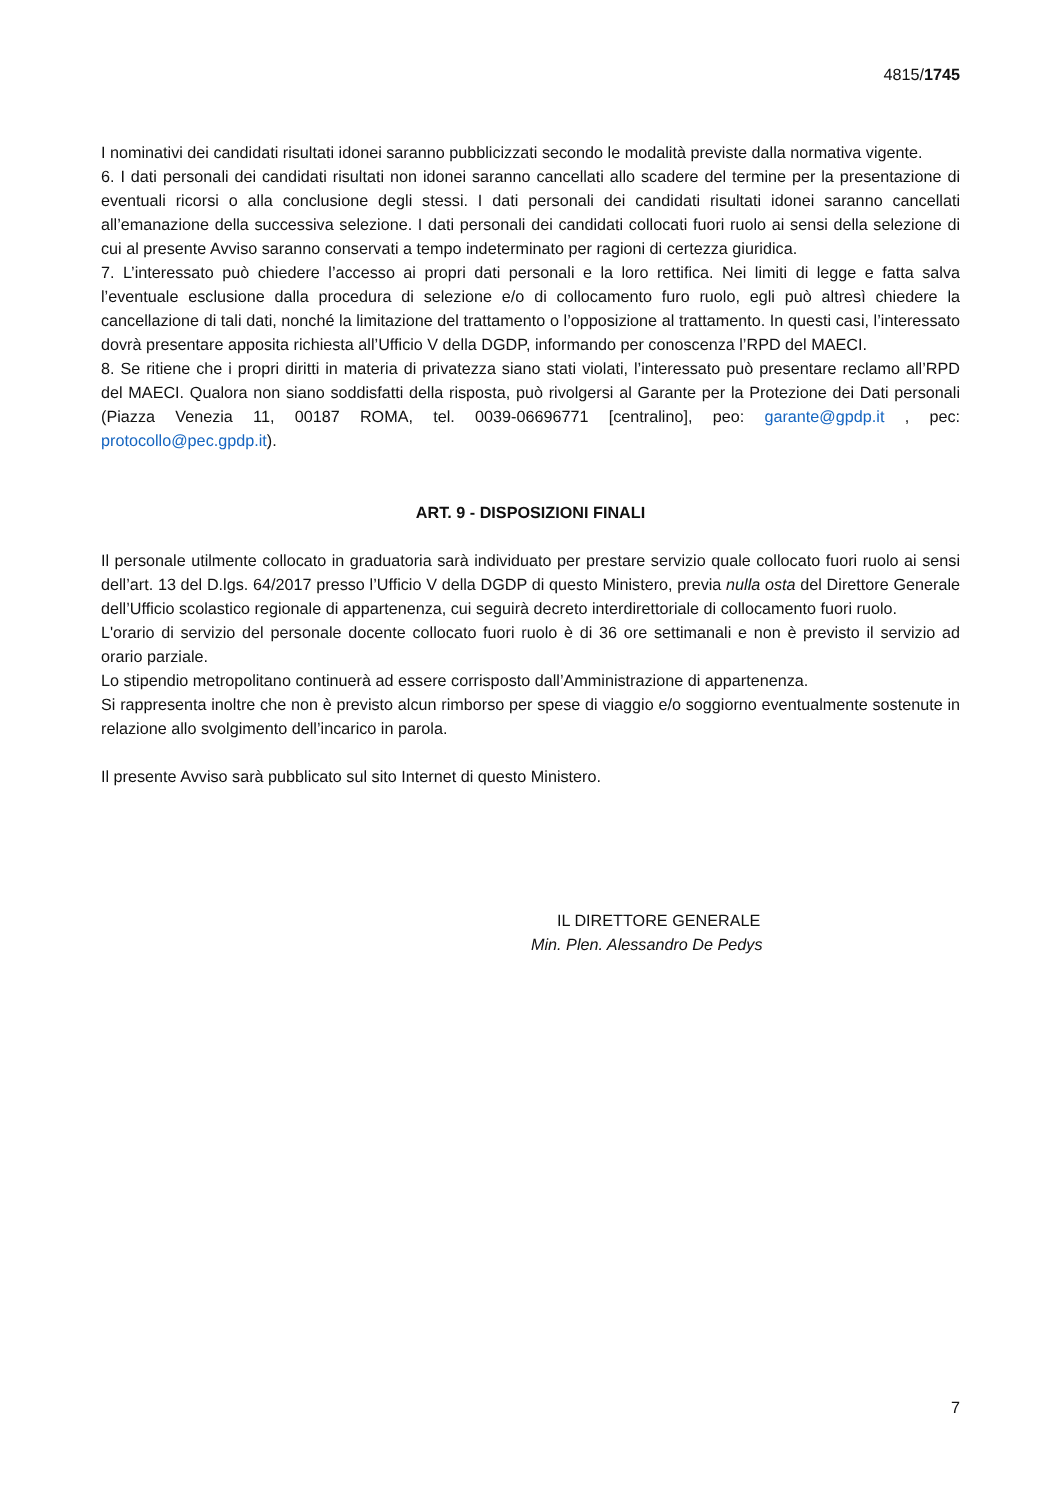4815/1745
I nominativi dei candidati risultati idonei saranno pubblicizzati secondo le modalità previste dalla normativa vigente.
6. I dati personali dei candidati risultati non idonei saranno cancellati allo scadere del termine per la presentazione di eventuali ricorsi o alla conclusione degli stessi. I dati personali dei candidati risultati idonei saranno cancellati all’emanazione della successiva selezione. I dati personali dei candidati collocati fuori ruolo ai sensi della selezione di cui al presente Avviso saranno conservati a tempo indeterminato per ragioni di certezza giuridica.
7. L’interessato può chiedere l’accesso ai propri dati personali e la loro rettifica. Nei limiti di legge e fatta salva l’eventuale esclusione dalla procedura di selezione e/o di collocamento furo ruolo, egli può altresì chiedere la cancellazione di tali dati, nonché la limitazione del trattamento o l’opposizione al trattamento. In questi casi, l’interessato dovrà presentare apposita richiesta all’Ufficio V della DGDP, informando per conoscenza l’RPD del MAECI.
8. Se ritiene che i propri diritti in materia di privatezza siano stati violati, l’interessato può presentare reclamo all’RPD del MAECI. Qualora non siano soddisfatti della risposta, può rivolgersi al Garante per la Protezione dei Dati personali (Piazza Venezia 11, 00187 ROMA, tel. 0039-06696771 [centralino], peo: garante@gpdp.it , pec: protocollo@pec.gpdp.it).
ART. 9 - DISPOSIZIONI FINALI
Il personale utilmente collocato in graduatoria sarà individuato per prestare servizio quale collocato fuori ruolo ai sensi dell’art. 13 del D.lgs. 64/2017 presso l’Ufficio V della DGDP di questo Ministero, previa nulla osta del Direttore Generale dell’Ufficio scolastico regionale di appartenenza, cui seguirà decreto interdirettoriale di collocamento fuori ruolo.
L'orario di servizio del personale docente collocato fuori ruolo è di 36 ore settimanali e non è previsto il servizio ad orario parziale.
Lo stipendio metropolitano continuerà ad essere corrisposto dall’Amministrazione di appartenenza.
Si rappresenta inoltre che non è previsto alcun rimborso per spese di viaggio e/o soggiorno eventualmente sostenute in relazione allo svolgimento dell’incarico in parola.
Il presente Avviso sarà pubblicato sul sito Internet di questo Ministero.
IL DIRETTORE GENERALE
Min. Plen. Alessandro De Pedys
7